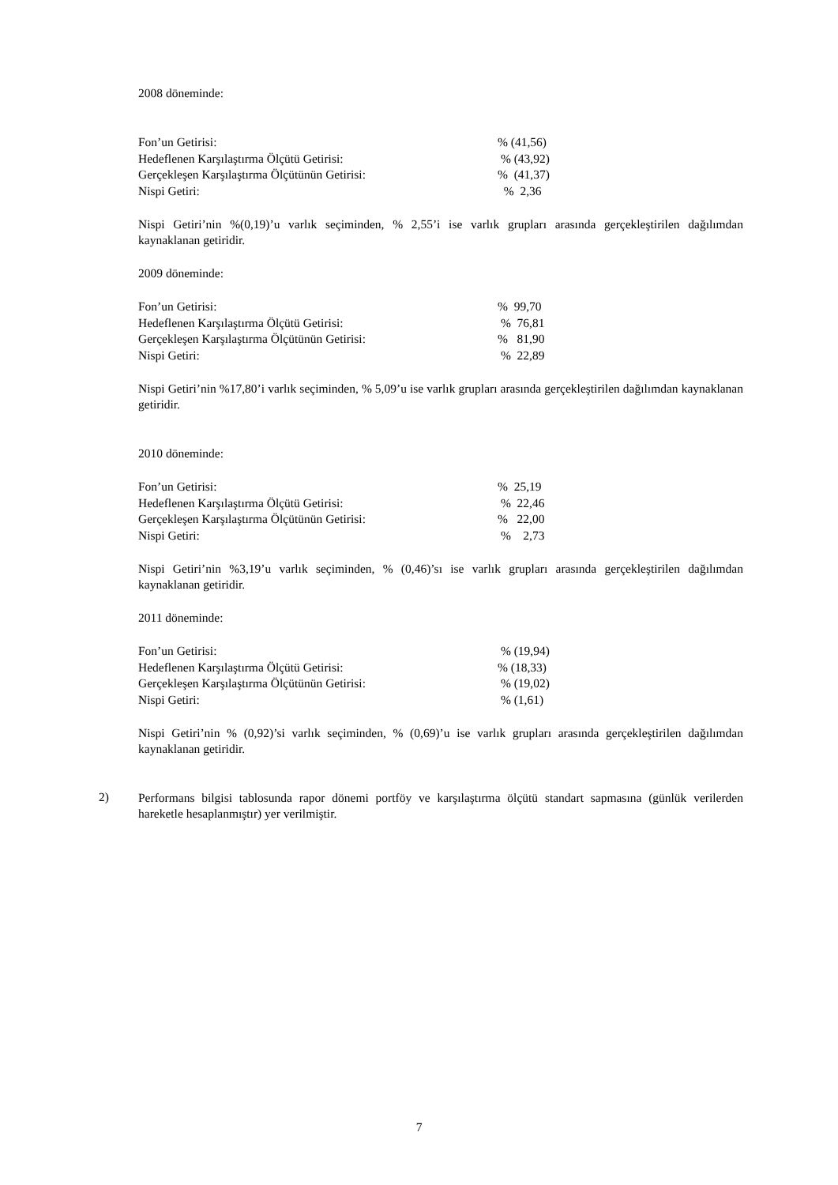2008 döneminde:
| Fon’un Getirisi: | % (41,56) |
| Hedeflenen Karşılaştırma Ölçütü Getirisi: | % (43,92) |
| Gerçekleşen Karşılaştırma Ölçütünün Getirisi: | % (41,37) |
| Nispi Getiri: | % 2,36 |
Nispi Getiri’nin %(0,19)’u varlık seçiminden, % 2,55’i ise varlık grupları arasında gerçekleştirilen dağılımdan kaynaklanan getiridir.
2009 döneminde:
| Fon’un Getirisi: | % 99,70 |
| Hedeflenen Karşılaştırma Ölçütü Getirisi: | % 76,81 |
| Gerçekleşen Karşılaştırma Ölçütünün Getirisi: | % 81,90 |
| Nispi Getiri: | % 22,89 |
Nispi Getiri’nin %17,80’i varlık seçiminden, % 5,09’u ise varlık grupları arasında gerçekleştirilen dağılımdan kaynaklanan getiridir.
2010 döneminde:
| Fon’un Getirisi: | % 25,19 |
| Hedeflenen Karşılaştırma Ölçütü Getirisi: | % 22,46 |
| Gerçekleşen Karşılaştırma Ölçütünün Getirisi: | % 22,00 |
| Nispi Getiri: | % 2,73 |
Nispi Getiri’nin %3,19’u varlık seçiminden, % (0,46)’sı ise varlık grupları arasında gerçekleştirilen dağılımdan kaynaklanan getiridir.
2011 döneminde:
| Fon’un Getirisi: | % (19,94) |
| Hedeflenen Karşılaştırma Ölçütü Getirisi: | % (18,33) |
| Gerçekleşen Karşılaştırma Ölçütünün Getirisi: | % (19,02) |
| Nispi Getiri: | % (1,61) |
Nispi Getiri’nin % (0,92)’si varlık seçiminden, % (0,69)’u ise varlık grupları arasında gerçekleştirilen dağılımdan kaynaklanan getiridir.
2)
Performans bilgisi tablosunda rapor dönemi portföy ve karşılaştırma ölçütü standart sapmasına (günlük verilerden hareketle hesaplanmıştır) yer verilmiştir.
7